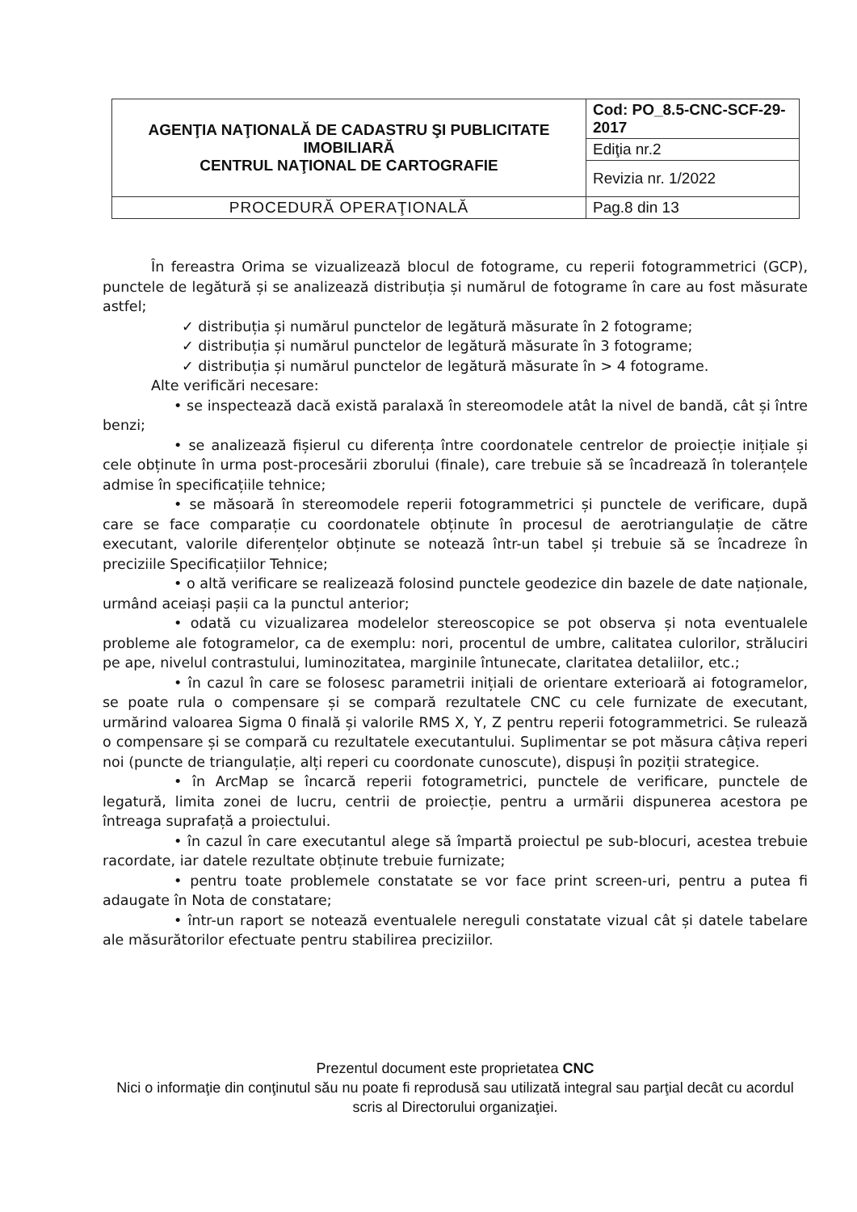| AGENŢIA NAŢIONALĂ DE CADASTRU ŞI PUBLICITATE IMOBILIARĂ CENTRUL NAŢIONAL DE CARTOGRAFIE | Cod: PO_8.5-CNC-SCF-29-2017 |
| | Ediţia nr.2 |
| | Revizia nr. 1/2022 |
| PROCEDURĂ OPERAŢIONALĂ | Pag.8 din 13 |
În fereastra Orima se vizualizează blocul de fotograme, cu reperii fotogrammetrici (GCP), punctele de legătură și se analizează distribuția și numărul de fotograme în care au fost măsurate astfel;
✓ distribuția și numărul punctelor de legătură măsurate în 2 fotograme;
✓ distribuția și numărul punctelor de legătură măsurate în 3 fotograme;
✓ distribuția și numărul punctelor de legătură măsurate în > 4 fotograme.
Alte verificări necesare:
• se inspectează dacă există paralaxă în stereomodele atât la nivel de bandă, cât și între benzi;
• se analizează fișierul cu diferența între coordonatele centrelor de proiecție inițiale și cele obținute în urma post-procesării zborului (finale), care trebuie să se încadrează în toleranțele admise în specificațiile tehnice;
• se măsoară în stereomodele reperii fotogrammetrici și punctele de verificare, după care se face comparație cu coordonatele obținute în procesul de aerotriangulație de către executant, valorile diferențelor obținute se notează într-un tabel și trebuie să se încadreze în preciziile Specificațiilor Tehnice;
• o altă verificare se realizează folosind punctele geodezice din bazele de date naționale, urmând aceiași pașii ca la punctul anterior;
• odată cu vizualizarea modelelor stereoscopice se pot observa și nota eventualele probleme ale fotogramelor, ca de exemplu: nori, procentul de umbre, calitatea culorilor, străluciri pe ape, nivelul contrastului, luminozitatea, marginile întunecate, claritatea detaliilor, etc.;
• în cazul în care se folosesc parametrii inițiali de orientare exterioară ai fotogramelor, se poate rula o compensare și se compară rezultatele CNC cu cele furnizate de executant, urmărind valoarea Sigma 0 finală și valorile RMS X, Y, Z pentru reperii fotogrammetrici. Se rulează o compensare și se compară cu rezultatele executantului. Suplimentar se pot măsura câțiva reperi noi (puncte de triangulație, alți reperi cu coordonate cunoscute), dispuși în poziții strategice.
• în ArcMap se încarcă reperii fotogrametrici, punctele de verificare, punctele de legatură, limita zonei de lucru, centrii de proiecție, pentru a urmării dispunerea acestora pe întreaga suprafață a proiectului.
• în cazul în care executantul alege să împartă proiectul pe sub-blocuri, acestea trebuie racordate, iar datele rezultate obținute trebuie furnizate;
• pentru toate problemele constatate se vor face print screen-uri, pentru a putea fi adaugate în Nota de constatare;
• într-un raport se notează eventualele nereguli constatate vizual cât și datele tabelare ale măsurătorilor efectuate pentru stabilirea preciziilor.
Prezentul document este proprietatea CNC
Nici o informaţie din conţinutul său nu poate fi reprodusă sau utilizată integral sau parţial decât cu acordul scris al Directorului organizaţiei.